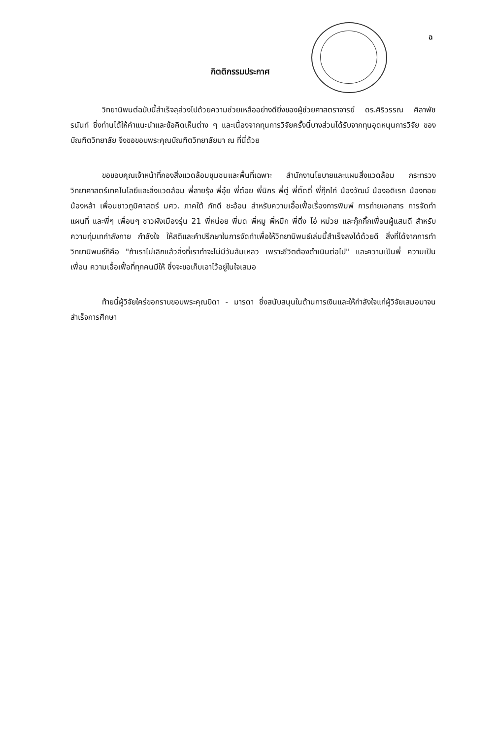ฉ
กิตติกรรมประกาศ
วิทยานิพนต์ฉบับนี้สำเร็จลุล่วงไปด้วยความช่วยเหลืออย่างดียิ่งของผู้ช่วยศาสตราจารย์ ดร.ศิริวรรณ ศิลาพัชรนันท์ ซึ่งท่านได้ให้คำแนะนำและข้อคิดเห็นต่าง ๆ และเนื่องจากทุนการวิจัยครั้งนี้บางส่วนได้รับจากทุนอุดหนุนการวิจัย ของบัณฑิตวิทยาลัย จึงขอขอบพระคุณบัณฑิตวิทยาลัยมา ณ ที่นี่ด้วย
ขอขอบคุณเจ้าหน้าที่กองสิ่งแวดล้อมชุมชนและพื้นที่เฉพาะ สำนักงานโยบายและแผนสิ่งแวดล้อม กระทรวงวิทยาศาสตร์เทคโนโลยีและสิ่งแวดล้อม พี่สายรุ้ง พี่อุ๋ย พี่ต๋อย พี่นิกร พี่ตู่ พี่ติ๊ดตี่ พี่กุ๊กไก่ น้องวัฒน์ น้องอดิเรก น้องทอย น้องหล้า เพื่อนชาวภูมิศาสตร์ มศว. ภาคใต้ ภักดี ชะอ้อน สำหรับความเอื้อเฟื้อเรื่องการพิมพ์ การถ่ายเอกสาร การจัดทำแผนที่ และพี่ๆ เพื่อนๆ ชาวผังเมืองรุ่น 21 พี่หน่อย พี่มด พี่หมู พี่หมึก พี่ติ่ง โอ๋ หม่วย และกุ๊กกิ๊กเพื่อนผู้แสนดี สำหรับความทุ่มเทกำลังกาย กำลังใจ ให้สติและคำปรึกษาในการจัดทำเพื่อให้วิทยานิพนธ์เล่มนี้สำเร็จลงได้ด้วยดี สิ่งที่ได้จากการทำวิทยานิพนธ์ก็คือ "ถ้าเราไม่เลิกแล้วสิ่งที่เราทำจะไม่มีวันล้มเหลว เพราะชีวิตต้องดำเนินต่อไป" และความเป็นพี่ ความเป็นเพื่อน ความเอื้อเฟื้อที่ทุกคนมีให้ ซึ่งจะขอเก็บเอาไว้อยู่ในใจเสมอ
ท้ายนี้ผู้วิจัยใคร่ขอกราบขอบพระคุณบิดา - มารดา ซึ่งสนับสนุนในด้านการเงินและให้กำลังใจแก่ผู้วิจัยเสมอมาจนสำเร็จการศึกษา